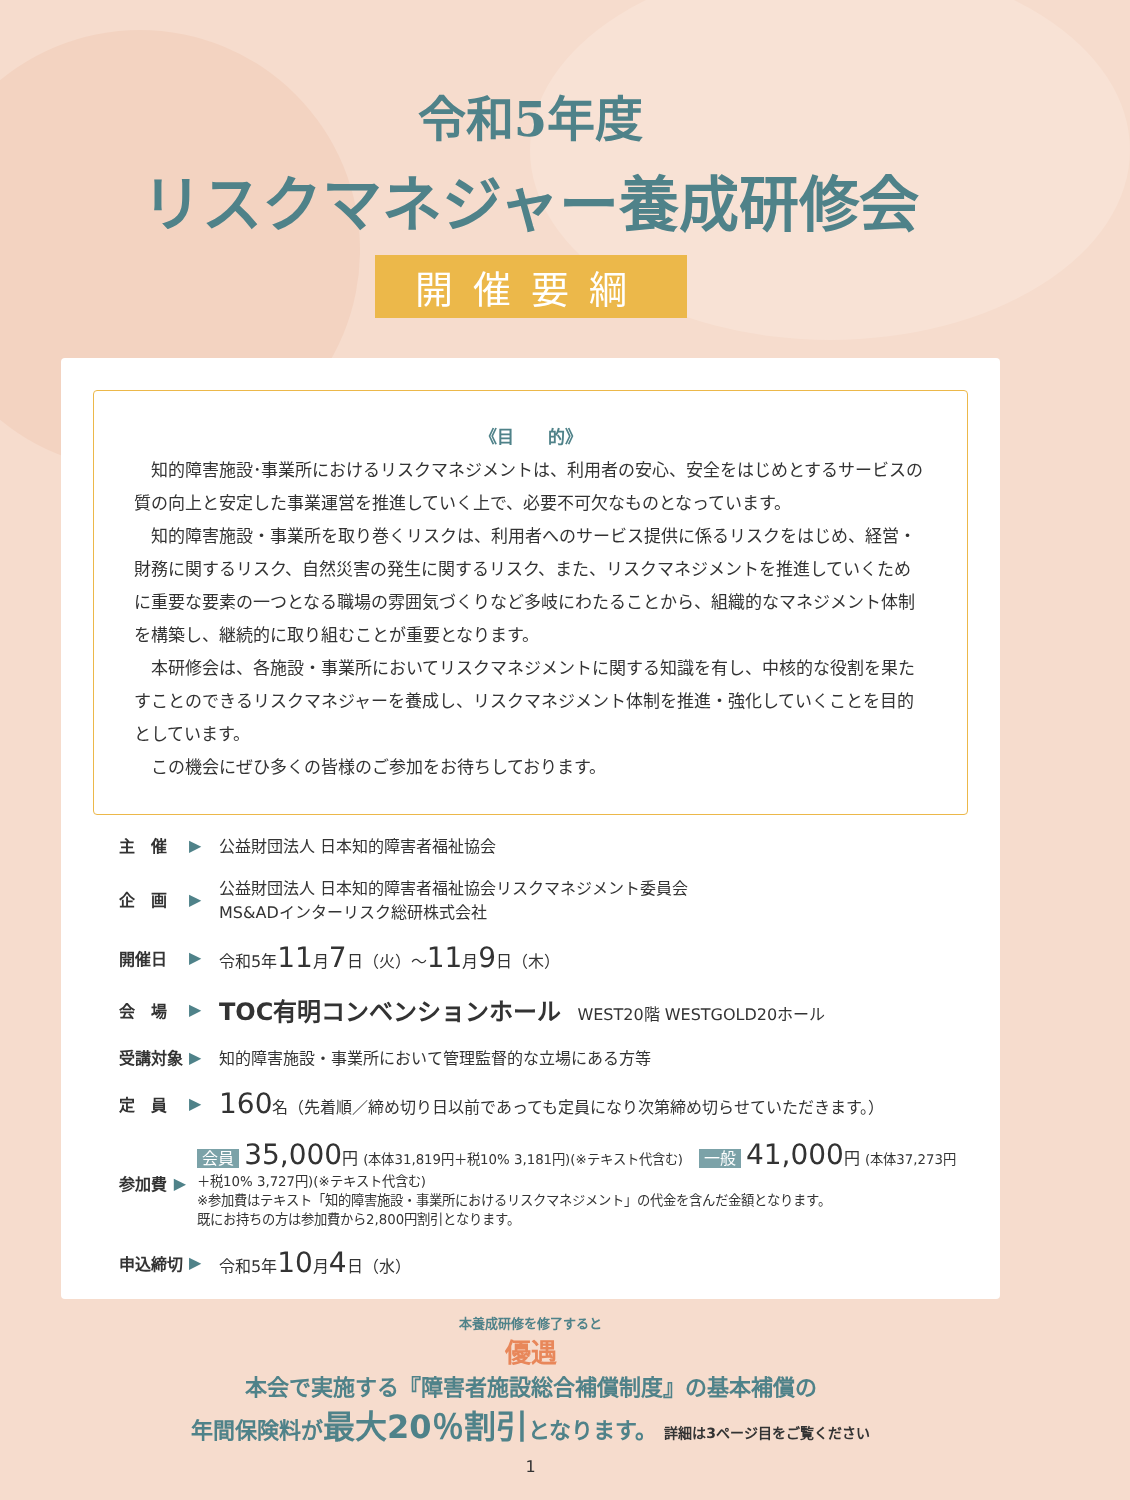令和5年度
リスクマネジャー養成研修会
開催要綱
《目　　的》
知的障害施設･事業所におけるリスクマネジメントは、利用者の安心、安全をはじめとするサービスの質の向上と安定した事業運営を推進していく上で、必要不可欠なものとなっています。
知的障害施設・事業所を取り巻くリスクは、利用者へのサービス提供に係るリスクをはじめ、経営・財務に関するリスク、自然災害の発生に関するリスク、また、リスクマネジメントを推進していくために重要な要素の一つとなる職場の雰囲気づくりなど多岐にわたることから、組織的なマネジメント体制を構築し、継続的に取り組むことが重要となります。
本研修会は、各施設・事業所においてリスクマネジメントに関する知識を有し、中核的な役割を果たすことのできるリスクマネジャーを養成し、リスクマネジメント体制を推進・強化していくことを目的としています。
この機会にぜひ多くの皆様のご参加をお待ちしております。
主　催 ▶ 公益財団法人 日本知的障害者福祉協会
企　画 ▶ 公益財団法人 日本知的障害者福祉協会リスクマネジメント委員会
MS&ADインターリスク総研株式会社
開催日 ▶ 令和5年11月7日（火）～11月9日（木）
会　場 ▶ TOC有明コンベンションホール　WEST20階 WESTGOLD20ホール
受講対象 ▶ 知的障害施設・事業所において管理監督的な立場にある方等
定　員 ▶ 160名（先着順／締め切り日以前であっても定員になり次第締め切らせていただきます。）
参加費 ▶ 会員 35,000円 (本体31,819円＋税10% 3,181円)(※テキスト代含む)　一般 41,000円 (本体37,273円＋税10% 3,727円)(※テキスト代含む)
※参加費はテキスト「知的障害施設・事業所におけるリスクマネジメント」の代金を含んだ金額となります。
既にお持ちの方は参加費から2,800円割引となります。
申込締切 ▶ 令和5年10月4日（水）
本養成研修を修了すると
優遇
本会で実施する『障害者施設総合補償制度』の基本補償の
年間保険料が最大20％割引となります。 詳細は3ページ目をご覧ください
1